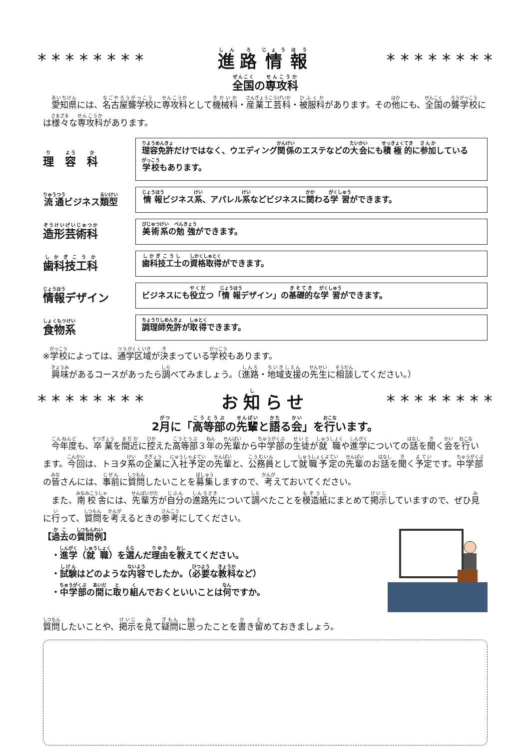* * * * * * * * 進路情報
* * * * * * * *
全国の専攻科
　愛知県には、名古屋聾学校に専攻科として機械科・産業工芸科・被服科があります。その他にも、全国の聾学校には様々な専攻科があります。
理　容　科
理容免許だけではなく、ウエディング関係のエステなどの大会にも積極的に参加している学校もあります。
流通ビジネス類型
情報ビジネス系、アパレル系などビジネスに関わる学習ができます。
造形芸術科
美術系の勉強ができます。
歯科技工科
歯科技工士の資格取得ができます。
情報デザイン
ビジネスにも役立つ「情報デザイン」の基礎的な学習ができます。
食物系
調理師免許が取得できます。
※学校によっては、通学区域が決まっている学校もあります。
　興味があるコースがあったら調べてみましょう。（進路・地域支援の先生に相談してください。）
* * * * * * * * お知らせ * * * * * * * *
2月に「高等部の先輩と語る会」を行います。
　今年度も、卒業を間近に控えた高等部３年の先輩から中学部の生徒が就職や進学についての話を聞く会を行います。今回は、トヨタ系の企業に入社予定の先輩と、公務員として就職予定の先輩のお話を聞く予定です。中学部の皆さんには、事前に質問したいことを募集しますので、考えておいてください。
　また、南校舎には、先輩方が自分の進路先について調べたことを模造紙にまとめて掲示していますので、ぜひ見に行って、質問を考えるときの参考にしてください。
【過去の質問例】
　・進学（就職）を選んだ理由を教えてください。
　・試験はどのような内容でしたか。（必要な教科など）
　・中学部の間に取り組んでおくといいことは何ですか。
質問したいことや、掲示を見て疑問に思ったことを書き留めておきましょう。